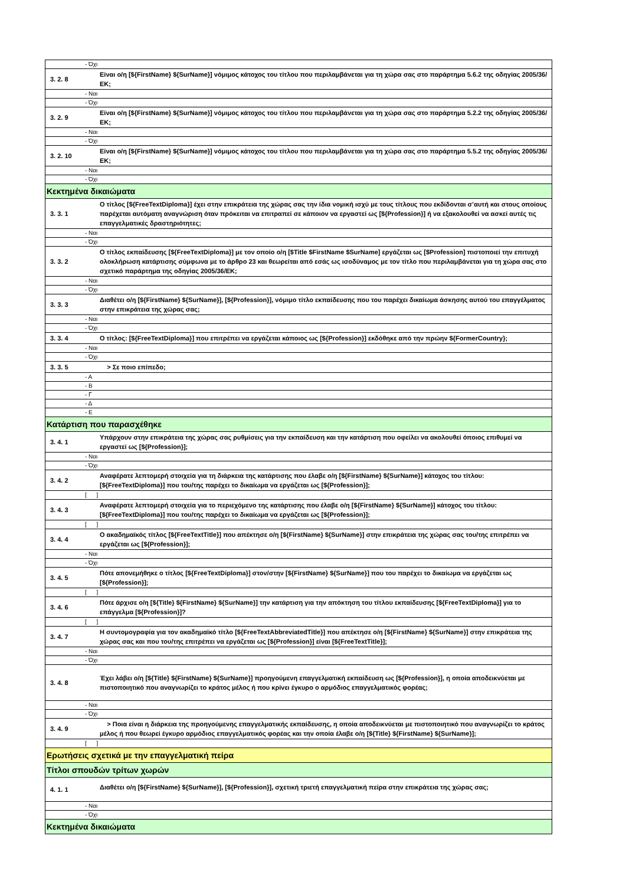| - Όχι | |
| 3. 2. 8 | Είναι ο/η [${FirstName} ${SurName}] νόμιμος κάτοχος του τίτλου που περιλαμβάνεται για τη χώρα σας στο παράρτημα 5.6.2 της οδηγίας 2005/36/ΕΚ; |
| - Ναι | |
| - Όχι | |
| 3. 2. 9 | Είναι ο/η [${FirstName} ${SurName}] νόμιμος κάτοχος του τίτλου που περιλαμβάνεται για τη χώρα σας στο παράρτημα 5.2.2 της οδηγίας 2005/36/ΕΚ; |
| - Ναι | |
| - Όχι | |
| 3. 2. 10 | Είναι ο/η [${FirstName} ${SurName}] νόμιμος κάτοχος του τίτλου που περιλαμβάνεται για τη χώρα σας στο παράρτημα 5.5.2 της οδηγίας 2005/36/ΕΚ; |
| - Ναι | |
| - Όχι | |
| Κεκτημένα δικαιώματα | |
| 3. 3. 1 | Ο τίτλος [${FreeTextDiploma}] έχει στην επικράτεια της χώρας σας την ίδια νομική ισχύ με τους τίτλους που εκδίδονται σ’αυτή και στους οποίους παρέχεται αυτόματη αναγνώριση όταν πρόκειται να επιτραπεί σε κάποιον να εργαστεί ως [${Profession}] ή να εξακολουθεί να ασκεί αυτές τις επαγγελματικές δραστηριότητες; |
| - Ναι | |
| - Όχι | |
| 3. 3. 2 | Ο τίτλος εκπαίδευσης [${FreeTextDiploma}] με τον οποίο ο/η [$Title $FirstName $SurName] εργάζεται ως [$Profession] πιστοποιεί την επιτυχή ολοκλήρωση κατάρτισης σύμφωνα με το άρθρο 23 και θεωρείται από εσάς ως ισοδύναμος με τον τίτλο που περιλαμβάνεται για τη χώρα σας στο σχετικό παράρτημα της οδηγίας 2005/36/ΕΚ; |
| - Ναι | |
| - Όχι | |
| 3. 3. 3 | Διαθέτει ο/η [${FirstName} ${SurName}], [${Profession}], νόμιμο τίτλο εκπαίδευσης που του παρέχει δικαίωμα άσκησης αυτού του επαγγέλματος στην επικράτεια της χώρας σας; |
| - Ναι | |
| - Όχι | |
| 3. 3. 4 | Ο τίτλος: [${FreeTextDiploma}] που επιτρέπει να εργάζεται κάποιος ως [${Profession}] εκδόθηκε από την πρώην ${FormerCountry}; |
| - Ναι | |
| - Όχι | |
| 3. 3. 5 | > Σε ποιο επίπεδο; |
| - Α | |
| - Β | |
| - Γ | |
| - Δ | |
| - Ε | |
| Κατάρτιση που παρασχέθηκε | |
| 3. 4. 1 | Υπάρχουν στην επικράτεια της χώρας σας ρυθμίσεις για την εκπαίδευση και την κατάρτιση που οφείλει να ακολουθεί όποιος επιθυμεί να εργαστεί ως [${Profession}]; |
| - Ναι | |
| - Όχι | |
| 3. 4. 2 | Αναφέρατε λεπτομερή στοιχεία για τη διάρκεια της κατάρτισης που έλαβε ο/η [${FirstName} ${SurName}] κάτοχος του τίτλου: [${FreeTextDiploma}] που του/της παρέχει το δικαίωμα να εργάζεται ως [${Profession}]; |
| [ ] | |
| 3. 4. 3 | Αναφέρατε λεπτομερή στοιχεία για το περιεχόμενο της κατάρτισης που έλαβε ο/η [${FirstName} ${SurName}] κάτοχος του τίτλου: [${FreeTextDiploma}] που του/της παρέχει το δικαίωμα να εργάζεται ως [${Profession}]; |
| [ ] | |
| 3. 4. 4 | Ο ακαδημαϊκός τίτλος [${FreeTextTitle}] που απέκτησε ο/η [${FirstName} ${SurName}] στην επικράτεια της χώρας σας του/της επιτρέπει να εργάζεται ως [${Profession}]; |
| - Ναι | |
| - Όχι | |
| 3. 4. 5 | Πότε απονεμήθηκε ο τίτλος [${FreeTextDiploma}] στον/στην [${FirstName} ${SurName}] που του παρέχει το δικαίωμα να εργάζεται ως [${Profession}]; |
| [ ] | |
| 3. 4. 6 | Πότε άρχισε ο/η [${Title} ${FirstName} ${SurName}] την κατάρτιση για την απόκτηση του τίτλου εκπαίδευσης [${FreeTextDiploma}] για το επάγγελμα [${Profession}]? |
| [ ] | |
| 3. 4. 7 | Η συντομογραφία για τον ακαδημαϊκό τίτλο [${FreeTextAbbreviatedTitle}] που απέκτησε ο/η [${FirstName} ${SurName}] στην επικράτεια της χώρας σας και που του/της επιτρέπει να εργάζεται ως [${Profession}] είναι [${FreeTextTitle}]; |
| - Ναι | |
| - Όχι | |
| 3. 4. 8 | Έχει λάβει ο/η [${Title} ${FirstName} ${SurName}] προηγούμενη επαγγελματική εκπαίδευση ως [${Profession}], η οποία αποδεικνύεται με πιστοποιητικό που αναγνωρίζει το κράτος μέλος ή που κρίνει έγκυρο ο αρμόδιος επαγγελματικός φορέας; |
| - Ναι | |
| - Όχι | |
| 3. 4. 9 | > Ποια είναι η διάρκεια της προηγούμενης επαγγελματικής εκπαίδευσης, η οποία αποδεικνύεται με πιστοποιητικό που αναγνωρίζει το κράτος μέλος ή που θεωρεί έγκυρο αρμόδιος επαγγελματικός φορέας και την οποία έλαβε ο/η [${Title} ${FirstName} ${SurName}]; |
| [ ] | |
| Ερωτήσεις σχετικά με την επαγγελματική πείρα | |
| Τίτλοι σπουδών τρίτων χωρών | |
| 4. 1. 1 | Διαθέτει ο/η [${FirstName} ${SurName}], [${Profession}], σχετική τριετή επαγγελματική πείρα στην επικράτεια της χώρας σας; |
| - Ναι | |
| - Όχι | |
| Κεκτημένα δικαιώματα | |